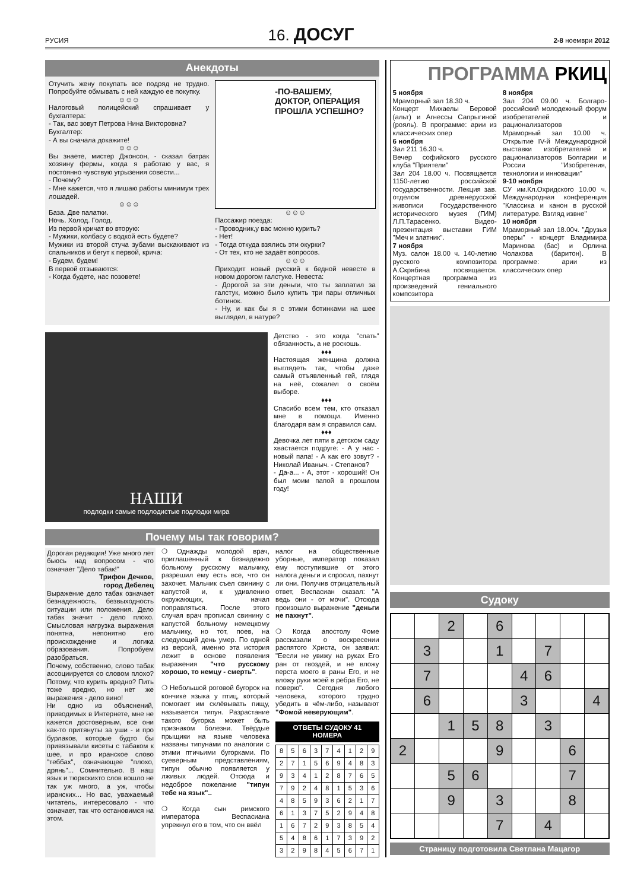РУСИЯ 16. ДОСУГ 2-8 ноември 2012
Анекдоты
Отучить жену покупать все подряд не трудно. Попробуйте обмывать с ней каждую ее покупку.
☺☺☺
Налоговый полицейский спрашивает у бухгалтера:
- Так, вас зовут Петрова Нина Викторовна?
Бухгалтер:
- А вы сначала докажите!
☺☺☺
Вы знаете, мистер Джонсон, - сказал батрак хозяину фермы, когда я работаю у вас, я постоянно чувствую угрызения совести...
- Почему?
- Мне кажется, что я лишаю работы минимум трех лошадей.
☺☺☺
База. Две палатки.
Ночь. Холод. Голод.
Из первой кричат во вторую:
- Мужики, колбасу с водкой есть будете?
Мужики из второй стуча зубами выскакивают из спальников и бегут к первой, крича:
- Будем, будем!
В первой отзываются:
- Когда будете, нас позовете!
-ПО-ВАШЕМУ, ДОКТОР, ОПЕРАЦИЯ ПРОШЛА УСПЕШНО?
☺☺☺
Пассажир поезда:
- Проводник,у вас можно курить?
- Нет!
- Тогда откуда взялись эти окурки?
- От тех, кто не задаёт вопросов.
☺☺☺
Приходит новый русский к бедной невесте в новом дорогом галстуке. Невеста:
- Дорогой за эти деньги, что ты заплатил за галстук, можно было купить три пары отличных ботинок.
- Ну, и как бы я с этими ботинками на шее выглядел, в натуре?
НАШИ
подлодки самые подлодистые подлодки мира
Детство - это когда "спать" обязанность, а не роскошь.
♦♦♦
Настоящая женщина должна выглядеть так, чтобы даже самый отъявленный гей, глядя на неё, сожалел о своём выборе.
♦♦♦
Спасибо всем тем, кто отказал мне в помощи. Именно благодаря вам я справился сам.
♦♦♦
Девочка лет пяти в детском саду хвастается подруге: - А у нас - новый папа! - А как его зовут? - Николай Иваныч. - Степанов?
- Да-а... - А, этот - хороший! Он был моим папой в прошлом году!
Почему мы так говорим?
Дорогая редакция! Уже много лет бьюсь над вопросом - что означает "Дело табак!"
Трифон Дечков,
город Дебелец
Выражение дело табак означает безнадежность, безвыходность ситуации или положения. Дело табак значит - дело плохо. Смысловая нагрузка выражения понятна, непонятно его происхождение и логика образования. Попробуем разобраться.
Почему, собственно, слово табак ассоциируется со словом плохо? Потому, что курить вредно? Пить тоже вредно, но нет же выражения - дело вино!
Ни одно из объяснений, приводимых в Интернете, мне не кажется достоверным, все они как-то притянуты за уши - и про бурлаков, которые будто бы привязывали кисеты с табаком к шее, и про иранское слово "теббах", означающее "плохо, дрянь"... Сомнительно. В наш язык и тюркскихто слов вошло не так уж много, а уж, чтобы иранских... Но вас, уважаемый читатель, интересовало - что означает, так что остановимся на этом.
❍ Однажды молодой врач, приглашенный к безнадежно больному русскому мальчику, разрешил ему есть все, что он захочет. Мальчик съел свинину с капустой и, к удивлению окружающих, начал поправляться. После этого случая врач прописал свинину с капустой больному немецкому мальчику, но тот, поев, на следующий день умер. По одной из версий, именно эта история лежит в основе появления выражения "что русскому хорошо, то немцу - смерть".
❍ Небольшой роговой бугорок на кончике языка у птиц, который помогает им склёвывать пищу, называется типун. Разрастание такого бугорка может быть признаком болезни. Твёрдые прыщики на языке человека названы типунами по аналогии с этими птичьими бугорками. По суеверным представлениям, типун обычно появляется у лживых людей. Отсюда и недоброе пожелание "типун тебе на язык"..
❍ Когда сын римского императора Веспасиана упрекнул его в том, что он ввёл
налог на общественные уборные, император показал ему поступившие от этого налога деньги и спросил, пахнут ли они. Получив отрицательный ответ, Веспасиан сказал: "А ведь они - от мочи". Отсюда произошло выражение "деньги не пахнут".
❍ Когда апостолу Фоме рассказали о воскресении распятого Христа, он заявил: "Еесли не увижу на руках Его ран от гвоздей, и не вложу перста моего в раны Его, и не вложу руки моей в ребра Его, не поверю". Сегодня любого человека, которого трудно убедить в чём-либо, называют "Фомой неверующим".
ОТВЕТЫ СУДОКУ 41 НОМЕРА
| 8 | 5 | 6 | 3 | 7 | 4 | 1 | 2 | 9 |
| 2 | 7 | 1 | 5 | 6 | 9 | 4 | 8 | 3 |
| 9 | 3 | 4 | 1 | 2 | 8 | 7 | 6 | 5 |
| 7 | 9 | 2 | 4 | 8 | 1 | 5 | 3 | 6 |
| 4 | 8 | 5 | 9 | 3 | 6 | 2 | 1 | 7 |
| 6 | 1 | 3 | 7 | 5 | 2 | 9 | 4 | 8 |
| 1 | 6 | 7 | 2 | 9 | 3 | 8 | 5 | 4 |
| 5 | 4 | 8 | 6 | 1 | 7 | 3 | 9 | 2 |
| 3 | 2 | 9 | 8 | 4 | 5 | 6 | 7 | 1 |
ПРОГРАММА РКИЦ
5 ноября
Мраморный зал 18.30 ч.
Концерт Михаелы Беровой (альт) и Агнессы Сапрыгиной (рояль). В программе: арии из классических опер
6 ноября
Зал 211 16.30 ч.
Вечер софийского русского клуба "Приятели"
Зал 204 18.00 ч. Посвящается 1150-летию российской государственности. Лекция зав. отделом древнерусской живописи Государственного исторического музея (ГИМ) Л.П.Тарасенко. Видео-презентация выставки ГИМ "Меч и златник".
7 ноября
Муз. салон 18.00 ч. 140-летию русского композитора А.Скрябина посвящается. Концертная программа из произведений гениального композитора
8 ноября
Зал 204 09.00 ч. Болгаро-российский молодежный форум изобретателей и рационализаторов
Мраморный зал 10.00 ч. Открытие IV-й Международной выставки изобретателей и рационализаторов Болгарии и России "Изобретения, технологии и инновации"
9-10 ноября
СУ им.Кл.Охридского 10.00 ч. Международная конференция "Классика и канон в русской литературе. Взгляд извне"
10 ноября
Мраморный зал 18.00ч. "Друзья оперы" - концерт Владимира Маринова (бас) и Орлина Чолакова (баритон). В программе: арии из классических опер
Судоку
| | | 2 | | 6 | | | | |
| | 3 | | | 1 | | 7 | | |
| | 7 | | | | 4 | 6 | | |
| | 6 | | | | 3 | | | 4 |
| | | 1 | 5 | 8 | | 3 | | |
| 2 | | | | 9 | | | 6 | |
| | | 5 | 6 | | | | 7 | |
| | | 9 | | 3 | | | 8 | |
| | | | | 7 | | 4 | | |
Страницу подготовила Светлана Мацагор